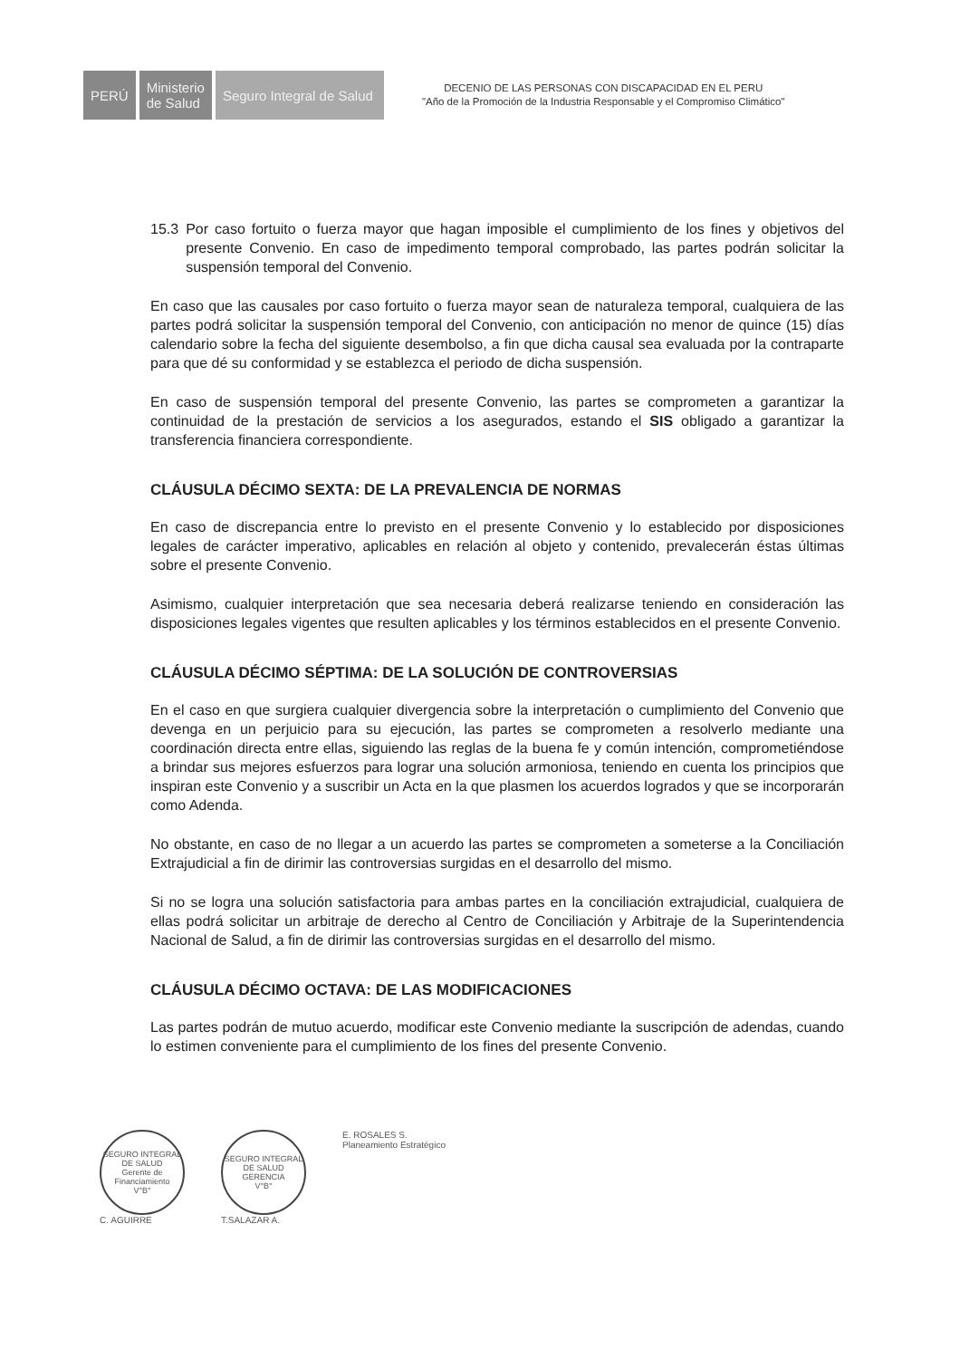PERÚ
Ministerio
de Salud
Seguro Integral de Salud
DECENIO DE LAS PERSONAS CON DISCAPACIDAD EN EL PERU
"Año de la Promoción de la Industria Responsable y el Compromiso Climático"
15.3 Por caso fortuito o fuerza mayor que hagan imposible el cumplimiento de los fines y objetivos del presente Convenio. En caso de impedimento temporal comprobado, las partes podrán solicitar la suspensión temporal del Convenio.
En caso que las causales por caso fortuito o fuerza mayor sean de naturaleza temporal, cualquiera de las partes podrá solicitar la suspensión temporal del Convenio, con anticipación no menor de quince (15) días calendario sobre la fecha del siguiente desembolso, a fin que dicha causal sea evaluada por la contraparte para que dé su conformidad y se establezca el periodo de dicha suspensión.
En caso de suspensión temporal del presente Convenio, las partes se comprometen a garantizar la continuidad de la prestación de servicios a los asegurados, estando el SIS obligado a garantizar la transferencia financiera correspondiente.
CLÁUSULA DÉCIMO SEXTA: DE LA PREVALENCIA DE NORMAS
En caso de discrepancia entre lo previsto en el presente Convenio y lo establecido por disposiciones legales de carácter imperativo, aplicables en relación al objeto y contenido, prevalecerán éstas últimas sobre el presente Convenio.
Asimismo, cualquier interpretación que sea necesaria deberá realizarse teniendo en consideración las disposiciones legales vigentes que resulten aplicables y los términos establecidos en el presente Convenio.
CLÁUSULA DÉCIMO SÉPTIMA: DE LA SOLUCIÓN DE CONTROVERSIAS
En el caso en que surgiera cualquier divergencia sobre la interpretación o cumplimiento del Convenio que devenga en un perjuicio para su ejecución, las partes se comprometen a resolverlo mediante una coordinación directa entre ellas, siguiendo las reglas de la buena fe y común intención, comprometiéndose a brindar sus mejores esfuerzos para lograr una solución armoniosa, teniendo en cuenta los principios que inspiran este Convenio y a suscribir un Acta en la que plasmen los acuerdos logrados y que se incorporarán como Adenda.
No obstante, en caso de no llegar a un acuerdo las partes se comprometen a someterse a la Conciliación Extrajudicial a fin de dirimir las controversias surgidas en el desarrollo del mismo.
Si no se logra una solución satisfactoria para ambas partes en la conciliación extrajudicial, cualquiera de ellas podrá solicitar un arbitraje de derecho al Centro de Conciliación y Arbitraje de la Superintendencia Nacional de Salud, a fin de dirimir las controversias surgidas en el desarrollo del mismo.
CLÁUSULA DÉCIMO OCTAVA: DE LAS MODIFICACIONES
Las partes podrán de mutuo acuerdo, modificar este Convenio mediante la suscripción de adendas, cuando lo estimen conveniente para el cumplimiento de los fines del presente Convenio.
SEGURO INTEGRAL DE SALUD
Gerente de Financiamiento
V°B°
C. AGUIRRE
SEGURO INTEGRAL DE SALUD
GERENCIA
V°B°
T.SALAZAR A.
E. ROSALES S.
Planeamiento Estratégico